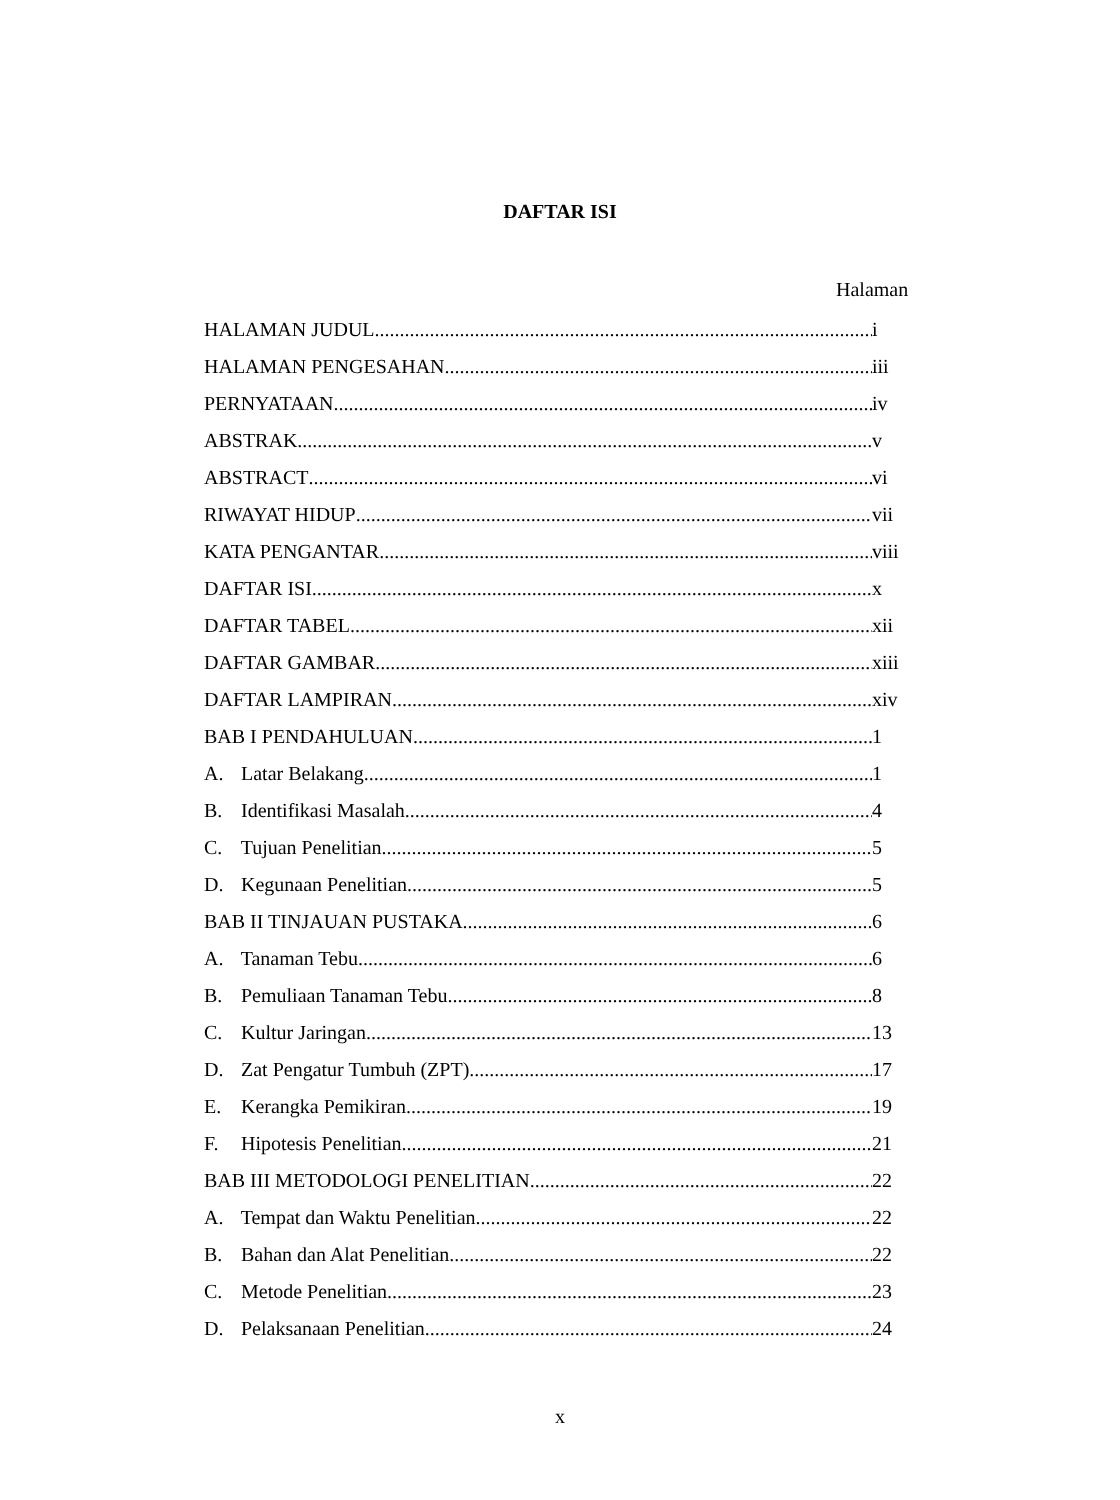DAFTAR ISI
Halaman
HALAMAN JUDUL i
HALAMAN PENGESAHAN iii
PERNYATAAN iv
ABSTRAK v
ABSTRACT vi
RIWAYAT HIDUP vii
KATA PENGANTAR viii
DAFTAR ISI x
DAFTAR TABEL xii
DAFTAR GAMBAR xiii
DAFTAR LAMPIRAN xiv
BAB I PENDAHULUAN 1
A. Latar Belakang 1
B. Identifikasi Masalah 4
C. Tujuan Penelitian 5
D. Kegunaan Penelitian 5
BAB II TINJAUAN PUSTAKA 6
A. Tanaman Tebu 6
B. Pemuliaan Tanaman Tebu 8
C. Kultur Jaringan 13
D. Zat Pengatur Tumbuh (ZPT) 17
E. Kerangka Pemikiran 19
F. Hipotesis Penelitian 21
BAB III METODOLOGI PENELITIAN 22
A. Tempat dan Waktu Penelitian 22
B. Bahan dan Alat Penelitian 22
C. Metode Penelitian 23
D. Pelaksanaan Penelitian 24
x